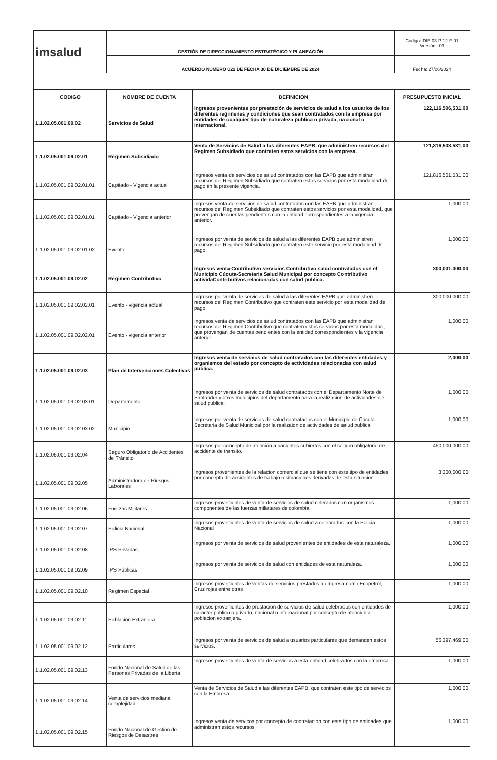| imsalud | GESTIÓN DE DIRECCIONAMIENTO ESTRATÉGICO Y PLANEACIÓN | Código: DIE-03-P-12-F-01 Versión : 03 |
| | ACUERDO NUMERO 022 DE FECHA 30 DE DICIEMBRE DE 2024 | Fecha: 27/06/2024 |
| CODIGO | NOMBRE DE CUENTA | DEFINICION | PRESUPUESTO INICIAL |
| --- | --- | --- | --- |
| 1.1.02.05.001.09.02 | Servicios de Salud | Ingresos provenientes por prestación de servicios de salud a los usuarios de los diferentes regimenes y condiciones que sean contratados con la empresa por entidades de cualquier tipo de naturaleza publica o privada, nacional o internacional. | 122,116,506,531.00 |
| 1.1.02.05.001.09.02.01 | Régimen Subsidiado | Venta de Servicios de Salud a las diferentes EAPB, que administren recursos del Regimen Subsidiado que contraten estos servicios con la empresa. | 121,816,503,531.00 |
| 1.1.02.05.001.09.02.01.01 | Capitado - Vigencia actual | Ingresos venta de servicios de salud contratados con las EAPB que administran recursos del Regimen Subsidiado que contraten estos servicios por esta modalidad de pago en la presente vigencia. | 121,816,501,531.00 |
| 1.1.02.05.001.09.02.01.01 | Capitado - Vigencia anterior | Ingresos venta de servicios de salud contratados con las EAPB que administran recursos del Regimen Subsidiado que contraten estos servicios por esta modalidad, que provengan de cuentas pendientes con la entidad correspondientes a la vigencia anterior. | 1,000.00 |
| 1.1.02.05.001.09.02.01.02 | Evento | Ingresos por venta de servicios de salud a las diferentes EAPB que administren recursos del Regimen Subsidiado que contraten este servicio por esta modalidad de pago. | 1,000.00 |
| 1.1.02.05.001.09.02.02 | Régimen Contributivo | Ingresos venta Contributivo serviaios Contributivo salud contratados con el Municipio Cúcuta-Secretaria Salud Municipal por concepto Contributivo actividaContributivos relacionadas con salud publica. | 300,001,000.00 |
| 1.1.02.05.001.09.02.02.01 | Evento - vigencia actual | Ingresos por venta de servicios de salud a las diferentes EAPB que administren recursos del Regimen Contributivo que contraten este servicio por esta modalidad de pago. | 300,000,000.00 |
| 1.1.02.05.001.09.02.02.01 | Evento - vigencia anterior | Ingresos venta de servicios de salud contratados con las EAPB que administran recursos del Regimen Contributivo que contraten estos servicios por esta modalidad, que provengan de cuentas pendientes con la entidad correspondientes v la vigencia anterior. | 1,000.00 |
| 1.1.02.05.001.09.02.03 | Plan de Intervenciones Colectivas | Ingresos venta de serviaios de salud contratados con las diferentes entidades y organismos del estado por concepto de actividades relacionadas con salud publica. | 2,000.00 |
| 1.1.02.05.001.09.02.03.01 | Departamento | Ingresos por venta de servicios de salud contratados con el Departamento Norte de Santander y otros municipios del departamento para la realizacion de actividades de salud publica. | 1,000.00 |
| 1.1.02.05.001.09.02.03.02 | Municipio | Ingresos por venta de servicios de salud contratados con el Municipio de Cúcuta - Secretaria de Salud Municipal por la realizaion de actividades de salud publica. | 1,000.00 |
| 1.1.02.05.001.09.02.04 | Seguro Obligatorio de Accidentes de Tránsito | Ingresos por concepto de atención a pacientes cubiertos con el seguro obligatorio de accidente de transito. | 450,000,000.00 |
| 1.1.02.05.001.09.02.05 | Administradora de Riesgos Laborales | Ingresos provenientes de la relacion comercial que se tiene con este tipo de entidades por concepto de accidentes de trabajo o situaciones derivadas de esta situacion. | 3,300,000.00 |
| 1.1.02.05.001.09.02.06 | Fuerzas Militares | Ingresos provenientes de venta de servicios de salud celerados con organismos componentes de las fuerzas miliatares de colombia | 1,000.00 |
| 1.1.02.05.001.09.02.07 | Policia Nacional | Ingresos provenientes de venta de servicios de salud a celebrados con la Policia Nacional | 1,000.00 |
| 1.1.02.05.001.09.02.08 | IPS Privadas | Ingresos por venta de servicios de salud provenientes de entidades de esta naturaleza.. | 1,000.00 |
| 1.1.02.05.001.09.02.09 | IPS Públicas | Ingresos por venta de servicios de salud con entidades de esta naturaleza. | 1,000.00 |
| 1.1.02.05.001.09.02.10 | Regimen Especial | Ingresos provenientes de ventas de servicios prestados a empresa como Ecopetrol, Cruz rojas entre otras | 1,000.00 |
| 1.1.02.05.001.09.02.11 | Población Extranjera | Ingresos provenientes de prestacion de servicios de salud celebrados con entidades de carácter publico o privado, nacional o internacional por concepto de atencion a poblacion extranjera. | 1,000.00 |
| 1.1.02.05.001.09.02.12 | Particulares | Ingresos por venta de servicios de salud a usuarios particulares que demanden estos servicios. | 56,397,469.00 |
| 1.1.02.05.001.09.02.13 | Fondo Nacional de Salud de las Personas Privadas de la Liberta | Ingresos provenientes de venta de servicios a esta entidad celebrados con la empresa | 1,000.00 |
| 1.1.02.05.001.09.02.14 | Venta de servicios mediana complejidad | Venta de Servicios de Salud a las diferentes EAPB, que contraten este tipo de servicios con la Empresa. | 1,000.00 |
| 1.1.02.05.001.09.02.15 | Fondo Nacional de Gestion de Riesgos de Desastres | Ingresos venta de servicos por concepto de contratacion con este tipo de entidades que administran estos recursos | 1,000.00 |